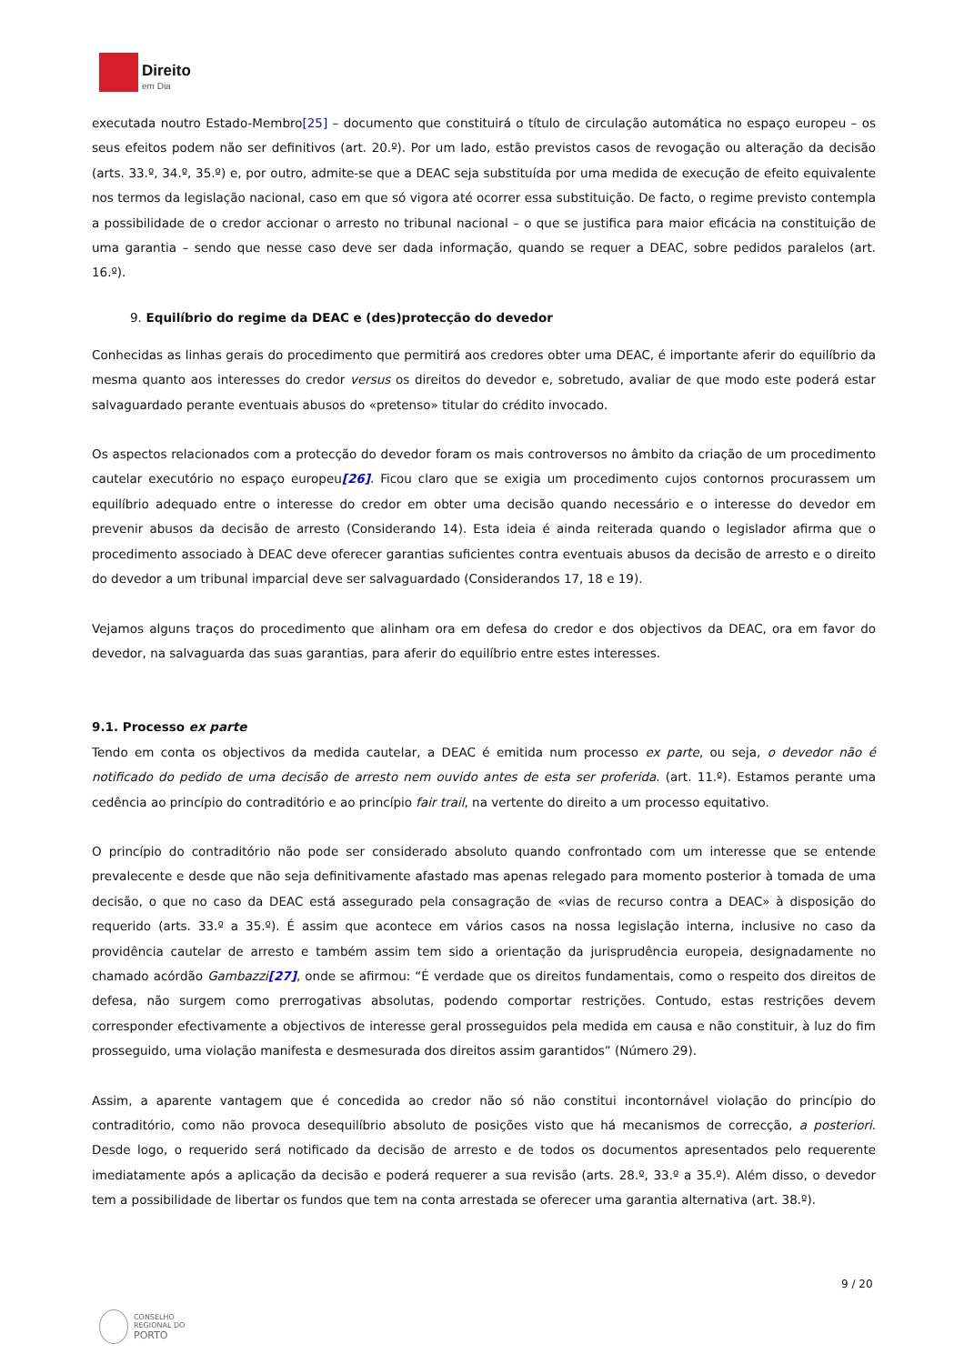Direito
em Dia
executada noutro Estado-Membro[25] – documento que constituirá o título de circulação automática no espaço europeu – os seus efeitos podem não ser definitivos (art. 20.º). Por um lado, estão previstos casos de revogação ou alteração da decisão (arts. 33.º, 34.º, 35.º) e, por outro, admite-se que a DEAC seja substituída por uma medida de execução de efeito equivalente nos termos da legislação nacional, caso em que só vigora até ocorrer essa substituição. De facto, o regime previsto contempla a possibilidade de o credor accionar o arresto no tribunal nacional – o que se justifica para maior eficácia na constituição de uma garantia – sendo que nesse caso deve ser dada informação, quando se requer a DEAC, sobre pedidos paralelos (art. 16.º).
9. Equilíbrio do regime da DEAC e (des)protecção do devedor
Conhecidas as linhas gerais do procedimento que permitirá aos credores obter uma DEAC, é importante aferir do equilíbrio da mesma quanto aos interesses do credor versus os direitos do devedor e, sobretudo, avaliar de que modo este poderá estar salvaguardado perante eventuais abusos do «pretenso» titular do crédito invocado.
Os aspectos relacionados com a protecção do devedor foram os mais controversos no âmbito da criação de um procedimento cautelar executório no espaço europeu[26]. Ficou claro que se exigia um procedimento cujos contornos procurassem um equilíbrio adequado entre o interesse do credor em obter uma decisão quando necessário e o interesse do devedor em prevenir abusos da decisão de arresto (Considerando 14). Esta ideia é ainda reiterada quando o legislador afirma que o procedimento associado à DEAC deve oferecer garantias suficientes contra eventuais abusos da decisão de arresto e o direito do devedor a um tribunal imparcial deve ser salvaguardado (Considerandos 17, 18 e 19).
Vejamos alguns traços do procedimento que alinham ora em defesa do credor e dos objectivos da DEAC, ora em favor do devedor, na salvaguarda das suas garantias, para aferir do equilíbrio entre estes interesses.
9.1. Processo ex parte
Tendo em conta os objectivos da medida cautelar, a DEAC é emitida num processo ex parte, ou seja, o devedor não é notificado do pedido de uma decisão de arresto nem ouvido antes de esta ser proferida. (art. 11.º). Estamos perante uma cedência ao princípio do contraditório e ao princípio fair trail, na vertente do direito a um processo equitativo.
O princípio do contraditório não pode ser considerado absoluto quando confrontado com um interesse que se entende prevalecente e desde que não seja definitivamente afastado mas apenas relegado para momento posterior à tomada de uma decisão, o que no caso da DEAC está assegurado pela consagração de «vias de recurso contra a DEAC» à disposição do requerido (arts. 33.º a 35.º). É assim que acontece em vários casos na nossa legislação interna, inclusive no caso da providência cautelar de arresto e também assim tem sido a orientação da jurisprudência europeia, designadamente no chamado acórdão Gambazzi[27], onde se afirmou: “É verdade que os direitos fundamentais, como o respeito dos direitos de defesa, não surgem como prerrogativas absolutas, podendo comportar restrições. Contudo, estas restrições devem corresponder efectivamente a objectivos de interesse geral prosseguidos pela medida em causa e não constituir, à luz do fim prosseguido, uma violação manifesta e desmesurada dos direitos assim garantidos” (Número 29).
Assim, a aparente vantagem que é concedida ao credor não só não constitui incontornável violação do princípio do contraditório, como não provoca desequilíbrio absoluto de posições visto que há mecanismos de correcção, a posteriori. Desde logo, o requerido será notificado da decisão de arresto e de todos os documentos apresentados pelo requerente imediatamente após a aplicação da decisão e poderá requerer a sua revisão (arts. 28.º, 33.º a 35.º). Além disso, o devedor tem a possibilidade de libertar os fundos que tem na conta arrestada se oferecer uma garantia alternativa (art. 38.º).
9 / 20
CONSELHO
REGIONAL DO
PORTO